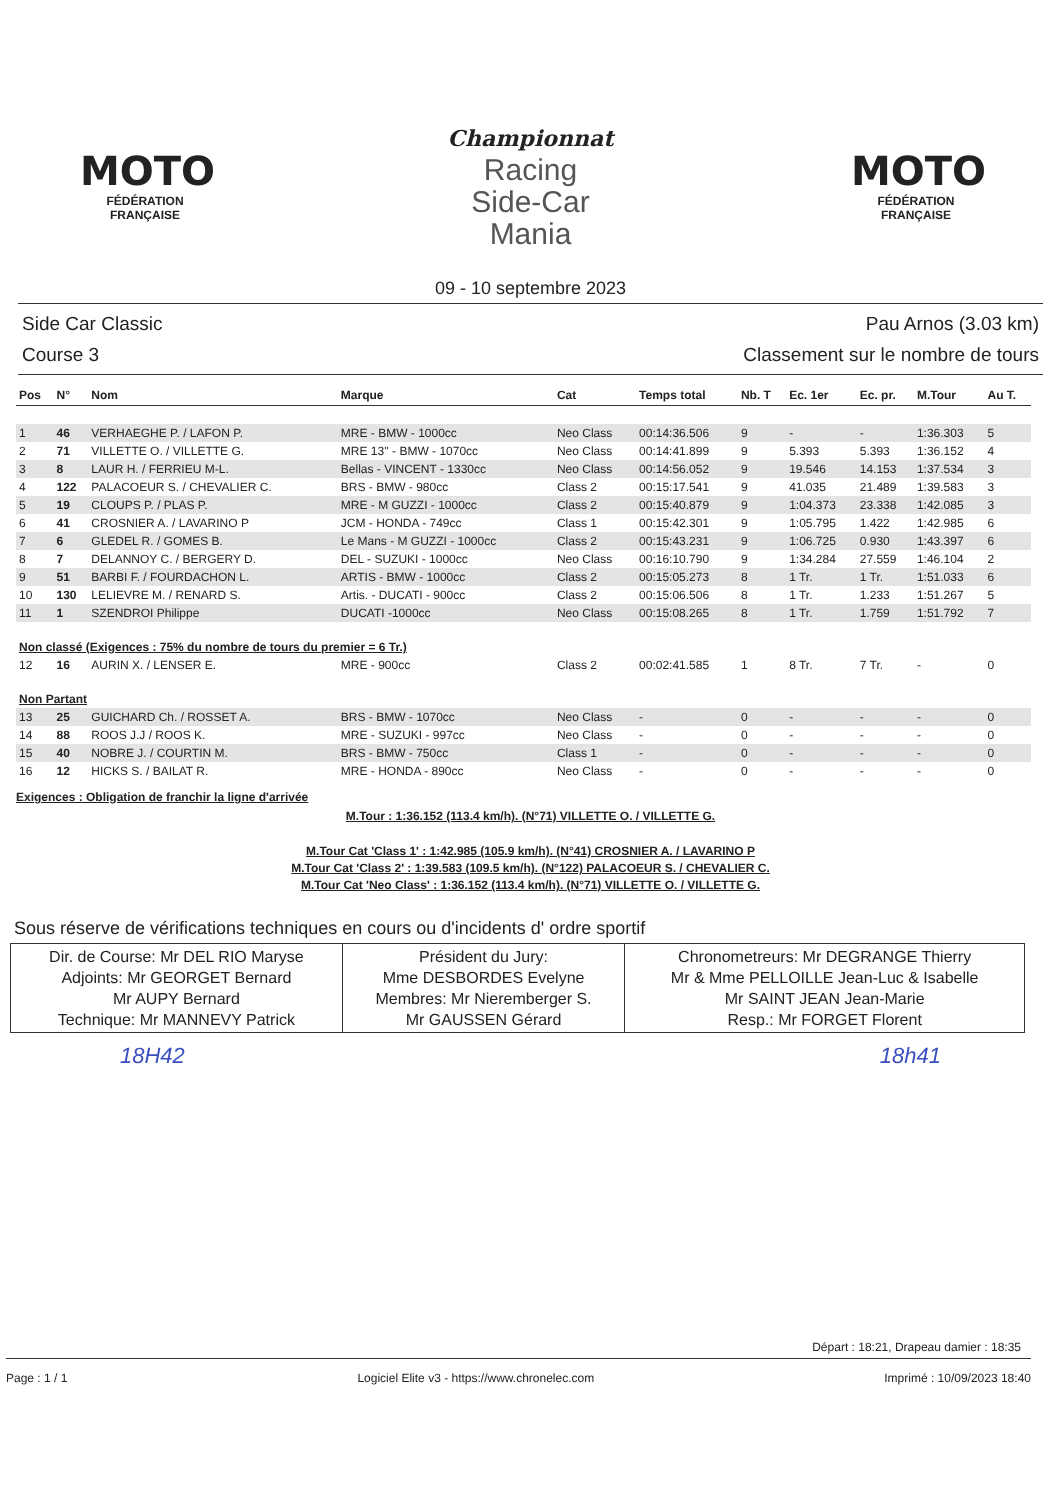MOTO
FÉDÉRATION FRANÇAISE
Championnat
Racing
Side-Car
Mania
MOTO
FÉDÉRATION FRANÇAISE
09 - 10 septembre 2023
Side Car Classic
Course 3
Pau Arnos (3.03 km)
Classement sur le nombre de tours
| Pos | N° | Nom | Marque | Cat | Temps total | Nb. T | Ec. 1er | Ec. pr. | M.Tour | Au T. |
| --- | --- | --- | --- | --- | --- | --- | --- | --- | --- | --- |
| 1 | 46 | VERHAEGHE P. / LAFON P. | MRE - BMW - 1000cc | Neo Class | 00:14:36.506 | 9 | - | - | 1:36.303 | 5 |
| 2 | 71 | VILLETTE O. / VILLETTE G. | MRE 13'' - BMW - 1070cc | Neo Class | 00:14:41.899 | 9 | 5.393 | 5.393 | 1:36.152 | 4 |
| 3 | 8 | LAUR H. / FERRIEU M-L. | Bellas - VINCENT - 1330cc | Neo Class | 00:14:56.052 | 9 | 19.546 | 14.153 | 1:37.534 | 3 |
| 4 | 122 | PALACOEUR S. / CHEVALIER C. | BRS - BMW - 980cc | Class 2 | 00:15:17.541 | 9 | 41.035 | 21.489 | 1:39.583 | 3 |
| 5 | 19 | CLOUPS P. / PLAS P. | MRE - M GUZZI - 1000cc | Class 2 | 00:15:40.879 | 9 | 1:04.373 | 23.338 | 1:42.085 | 3 |
| 6 | 41 | CROSNIER A. / LAVARINO P | JCM - HONDA - 749cc | Class 1 | 00:15:42.301 | 9 | 1:05.795 | 1.422 | 1:42.985 | 6 |
| 7 | 6 | GLEDEL R. / GOMES B. | Le Mans - M GUZZI - 1000cc | Class 2 | 00:15:43.231 | 9 | 1:06.725 | 0.930 | 1:43.397 | 6 |
| 8 | 7 | DELANNOY C. / BERGERY D. | DEL - SUZUKI - 1000cc | Neo Class | 00:16:10.790 | 9 | 1:34.284 | 27.559 | 1:46.104 | 2 |
| 9 | 51 | BARBI F. / FOURDACHON L. | ARTIS - BMW - 1000cc | Class 2 | 00:15:05.273 | 8 | 1 Tr. | 1 Tr. | 1:51.033 | 6 |
| 10 | 130 | LELIEVRE M. / RENARD S. | Artis. - DUCATI - 900cc | Class 2 | 00:15:06.506 | 8 | 1 Tr. | 1.233 | 1:51.267 | 5 |
| 11 | 1 | SZENDROI Philippe | DUCATI -1000cc | Neo Class | 00:15:08.265 | 8 | 1 Tr. | 1.759 | 1:51.792 | 7 |
| Non classé (Exigences : 75% du nombre de tours du premier = 6 Tr.) | | | | | | | | | | |
| 12 | 16 | AURIN X. / LENSER E. | MRE - 900cc | Class 2 | 00:02:41.585 | 1 | 8 Tr. | 7 Tr. | - | 0 |
| Non Partant | | | | | | | | | | |
| 13 | 25 | GUICHARD Ch. / ROSSET A. | BRS - BMW - 1070cc | Neo Class | - | 0 | - | - | - | 0 |
| 14 | 88 | ROOS J.J / ROOS K. | MRE - SUZUKI - 997cc | Neo Class | - | 0 | - | - | - | 0 |
| 15 | 40 | NOBRE J. / COURTIN M. | BRS - BMW - 750cc | Class 1 | - | 0 | - | - | - | 0 |
| 16 | 12 | HICKS S. / BAILAT R. | MRE - HONDA - 890cc | Neo Class | - | 0 | - | - | - | 0 |
Exigences : Obligation de franchir la ligne d'arrivée
M.Tour : 1:36.152 (113.4 km/h). (N°71) VILLETTE O. / VILLETTE G.
M.Tour Cat 'Class 1' : 1:42.985 (105.9 km/h). (N°41) CROSNIER A. / LAVARINO P
M.Tour Cat 'Class 2' : 1:39.583 (109.5 km/h). (N°122) PALACOEUR S. / CHEVALIER C.
M.Tour Cat 'Neo Class' : 1:36.152 (113.4 km/h). (N°71) VILLETTE O. / VILLETTE G.
Sous réserve de vérifications techniques en cours ou d'incidents d' ordre sportif
| Dir. de Course: Mr DEL RIO Maryse Adjoints: Mr GEORGET Bernard Mr AUPY Bernard Technique: Mr MANNEVY Patrick | Président du Jury: Mme DESBORDES Evelyne Membres: Mr Nieremberger S. Mr GAUSSEN Gérard | Chronometreurs: Mr DEGRANGE Thierry Mr & Mme PELLOILLE Jean-Luc & Isabelle Mr SAINT JEAN Jean-Marie Resp.: Mr FORGET Florent |
18H42 18h41
Départ : 18:21, Drapeau damier : 18:35
Page : 1 / 1 Logiciel Elite v3 - https://www.chronelec.com Imprimé : 10/09/2023 18:40